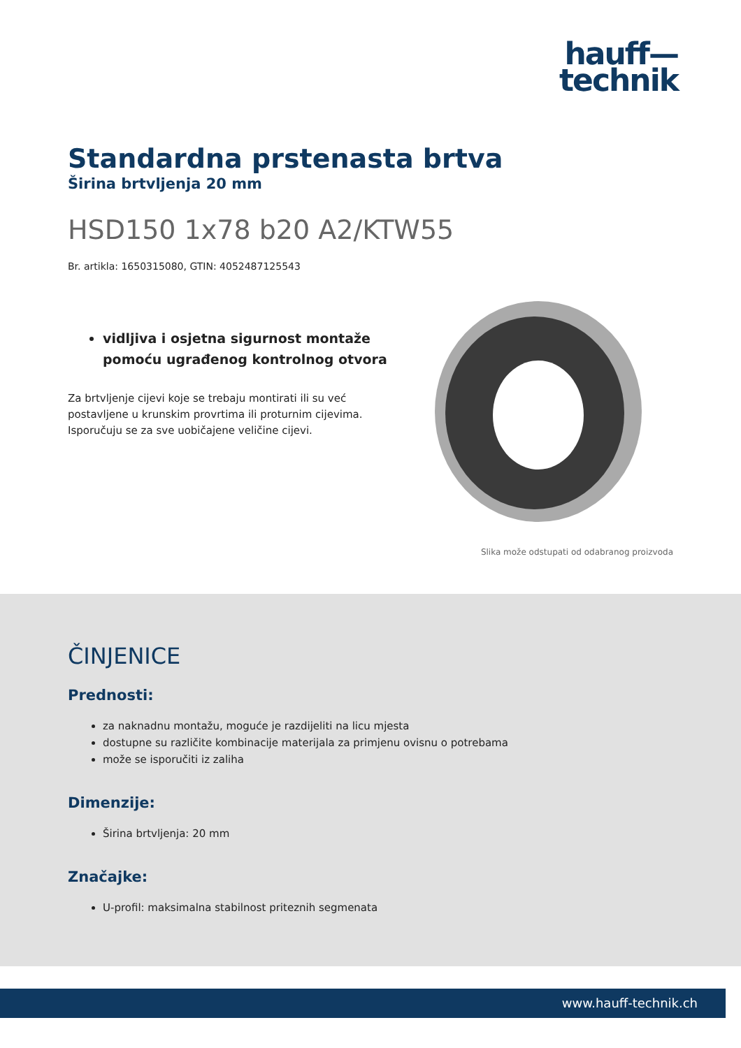hauff—
technik
Standardna prstenasta brtva
Širina brtvljenja 20 mm
HSD150 1x78 b20 A2/KTW55
Br. artikla: 1650315080, GTIN: 4052487125543
vidljiva i osjetna sigurnost montaže pomoću ugrađenog kontrolnog otvora
Za brtvljenje cijevi koje se trebaju montirati ili su već postavljene u krunskim provrtima ili proturnim cijevima. Isporučuju se za sve uobičajene veličine cijevi.
Slika može odstupati od odabranog proizvoda
ČINJENICE
Prednosti:
za naknadnu montažu, moguće je razdijeliti na licu mjesta
dostupne su različite kombinacije materijala za primjenu ovisnu o potrebama
može se isporučiti iz zaliha
Dimenzije:
Širina brtvljenja: 20 mm
Značajke:
U-profil: maksimalna stabilnost priteznih segmenata
www.hauff-technik.ch